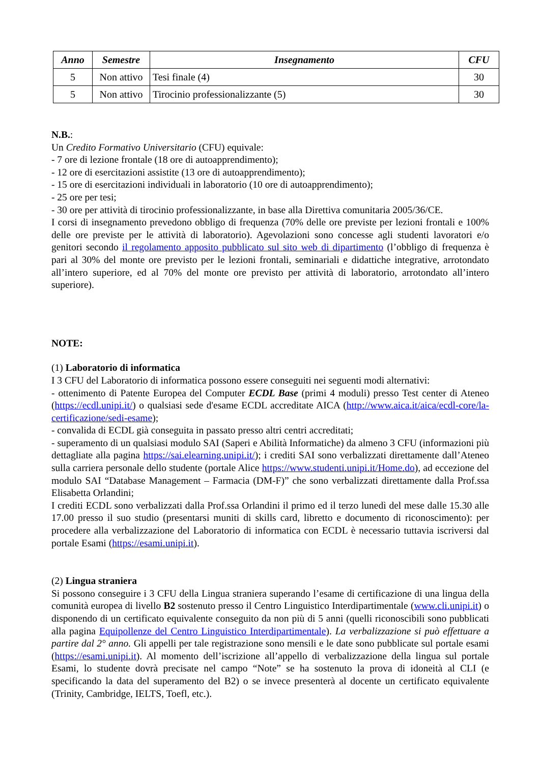| Anno | Semestre | Insegnamento | CFU |
| --- | --- | --- | --- |
| 5 | Non attivo | Tesi finale (4) | 30 |
| 5 | Non attivo | Tirocinio professionalizzante (5) | 30 |
N.B.:
Un Credito Formativo Universitario (CFU) equivale:
- 7 ore di lezione frontale (18 ore di autoapprendimento);
- 12 ore di esercitazioni assistite (13 ore di autoapprendimento);
- 15 ore di esercitazioni individuali in laboratorio (10 ore di autoapprendimento);
- 25 ore per tesi;
- 30 ore per attività di tirocinio professionalizzante, in base alla Direttiva comunitaria 2005/36/CE.
I corsi di insegnamento prevedono obbligo di frequenza (70% delle ore previste per lezioni frontali e 100% delle ore previste per le attività di laboratorio). Agevolazioni sono concesse agli studenti lavoratori e/o genitori secondo il regolamento apposito pubblicato sul sito web di dipartimento (l’obbligo di frequenza è pari al 30% del monte ore previsto per le lezioni frontali, seminariali e didattiche integrative, arrotondato all’intero superiore, ed al 70% del monte ore previsto per attività di laboratorio, arrotondato all’intero superiore).
NOTE:
(1) Laboratorio di informatica
I 3 CFU del Laboratorio di informatica possono essere conseguiti nei seguenti modi alternativi:
- ottenimento di Patente Europea del Computer ECDL Base (primi 4 moduli) presso Test center di Ateneo (https://ecdl.unipi.it/) o qualsiasi sede d'esame ECDL accreditate AICA (http://www.aica.it/aica/ecdl-core/la-certificazione/sedi-esame);
- convalida di ECDL già conseguita in passato presso altri centri accreditati;
- superamento di un qualsiasi modulo SAI (Saperi e Abilità Informatiche) da almeno 3 CFU (informazioni più dettagliate alla pagina https://sai.elearning.unipi.it/); i crediti SAI sono verbalizzati direttamente dall’Ateneo sulla carriera personale dello studente (portale Alice https://www.studenti.unipi.it/Home.do), ad eccezione del modulo SAI “Database Management – Farmacia (DM-F)” che sono verbalizzati direttamente dalla Prof.ssa Elisabetta Orlandini;
I crediti ECDL sono verbalizzati dalla Prof.ssa Orlandini il primo ed il terzo lunedì del mese dalle 15.30 alle 17.00 presso il suo studio (presentarsi muniti di skills card, libretto e documento di riconoscimento): per procedere alla verbalizzazione del Laboratorio di informatica con ECDL è necessario tuttavia iscriversi dal portale Esami (https://esami.unipi.it).
(2) Lingua straniera
Si possono conseguire i 3 CFU della Lingua straniera superando l’esame di certificazione di una lingua della comunità europea di livello B2 sostenuto presso il Centro Linguistico Interdipartimentale (www.cli.unipi.it) o disponendo di un certificato equivalente conseguito da non più di 5 anni (quelli riconoscibili sono pubblicati alla pagina Equipollenze del Centro Linguistico Interdipartimentale). La verbalizzazione si può effettuare a partire dal 2° anno. Gli appelli per tale registrazione sono mensili e le date sono pubblicate sul portale esami (https://esami.unipi.it). Al momento dell’iscrizione all’appello di verbalizzazione della lingua sul portale Esami, lo studente dovrà precisate nel campo “Note” se ha sostenuto la prova di idoneità al CLI (e specificando la data del superamento del B2) o se invece presenterà al docente un certificato equivalente (Trinity, Cambridge, IELTS, Toefl, etc.).